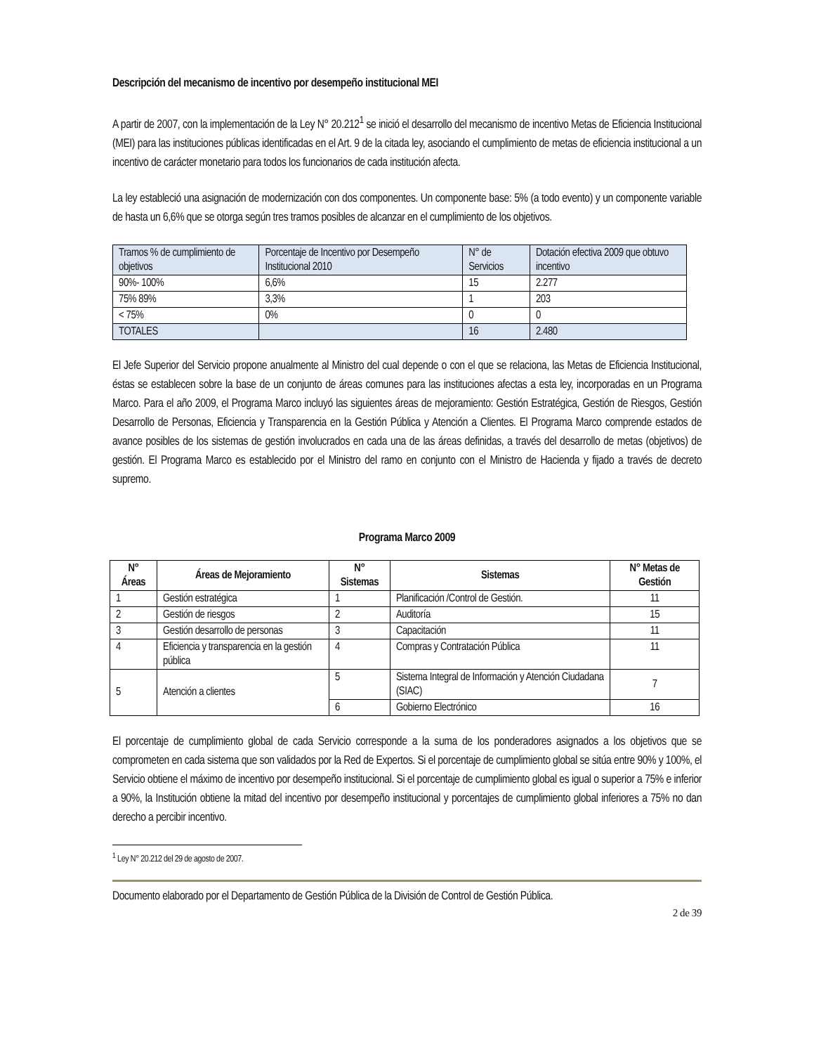Descripción del mecanismo de incentivo por desempeño institucional MEI
A partir de 2007, con la implementación de la Ley N° 20.212<sup>1</sup> se inició el desarrollo del mecanismo de incentivo Metas de Eficiencia Institucional (MEI) para las instituciones públicas identificadas en el Art. 9 de la citada ley, asociando el cumplimiento de metas de eficiencia institucional a un incentivo de carácter monetario para todos los funcionarios de cada institución afecta.
La ley estableció una asignación de modernización con dos componentes. Un componente base: 5% (a todo evento) y un componente variable de hasta un 6,6% que se otorga según tres tramos posibles de alcanzar en el cumplimiento de los objetivos.
| Tramos % de cumplimiento de objetivos | Porcentaje de Incentivo por Desempeño Institucional 2010 | N° de Servicios | Dotación efectiva 2009 que obtuvo incentivo |
| 90%- 100% | 6,6% | 15 | 2.277 |
| 75% 89% | 3,3% | 1 | 203 |
| < 75% | 0% | 0 | 0 |
| TOTALES | | 16 | 2.480 |
El Jefe Superior del Servicio propone anualmente al Ministro del cual depende o con el que se relaciona, las Metas de Eficiencia Institucional, éstas se establecen sobre la base de un conjunto de áreas comunes para las instituciones afectas a esta ley, incorporadas en un Programa Marco. Para el año 2009, el Programa Marco incluyó las siguientes áreas de mejoramiento: Gestión Estratégica, Gestión de Riesgos, Gestión Desarrollo de Personas, Eficiencia y Transparencia en la Gestión Pública y Atención a Clientes. El Programa Marco comprende estados de avance posibles de los sistemas de gestión involucrados en cada una de las áreas definidas, a través del desarrollo de metas (objetivos) de gestión. El Programa Marco es establecido por el Ministro del ramo en conjunto con el Ministro de Hacienda y fijado a través de decreto supremo.
Programa Marco 2009
| N° Áreas | Áreas de Mejoramiento | N° Sistemas | Sistemas | N° Metas de Gestión |
| --- | --- | --- | --- | --- |
| 1 | Gestión estratégica | 1 | Planificación /Control de Gestión. | 11 |
| 2 | Gestión de riesgos | 2 | Auditoría | 15 |
| 3 | Gestión desarrollo de personas | 3 | Capacitación | 11 |
| 4 | Eficiencia y transparencia en la gestión pública | 4 | Compras y Contratación Pública | 11 |
| 5 | Atención a clientes | 5 | Sistema Integral de Información y Atención Ciudadana (SIAC) | 7 |
| | | 6 | Gobierno Electrónico | 16 |
El porcentaje de cumplimiento global de cada Servicio corresponde a la suma de los ponderadores asignados a los objetivos que se comprometen en cada sistema que son validados por la Red de Expertos. Si el porcentaje de cumplimiento global se sitúa entre 90% y 100%, el Servicio obtiene el máximo de incentivo por desempeño institucional. Si el porcentaje de cumplimiento global es igual o superior a 75% e inferior a 90%, la Institución obtiene la mitad del incentivo por desempeño institucional y porcentajes de cumplimiento global inferiores a 75% no dan derecho a percibir incentivo.
<sup>1</sup> Ley N° 20.212 del 29 de agosto de 2007.
Documento elaborado por el Departamento de Gestión Pública de la División de Control de Gestión Pública.
2 de 39